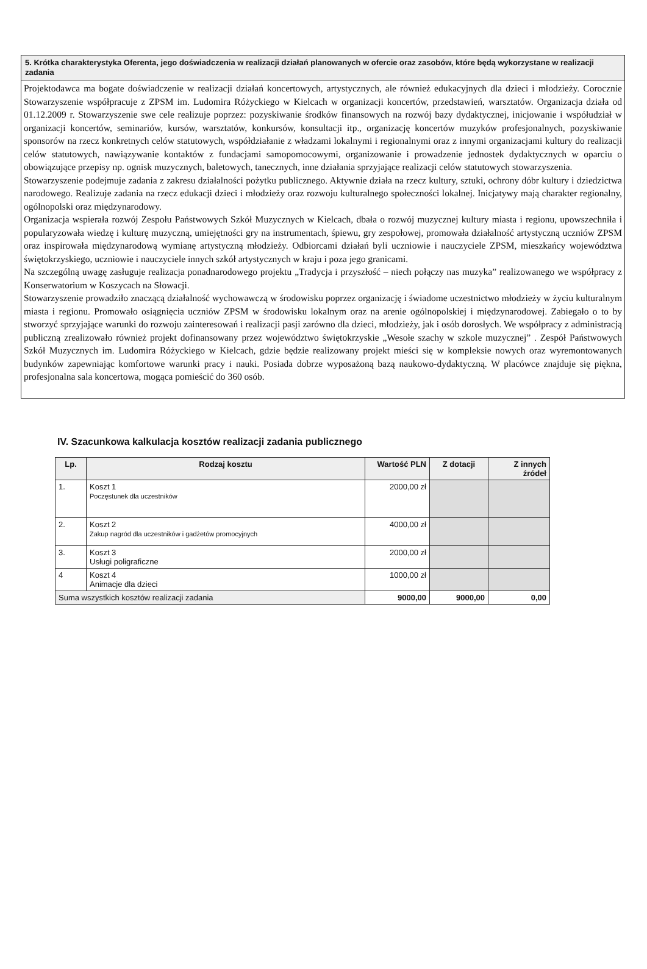5. Krótka charakterystyka Oferenta, jego doświadczenia w realizacji działań planowanych w ofercie oraz zasobów, które będą wykorzystane w realizacji zadania
Projektodawca ma bogate doświadczenie w realizacji działań koncertowych, artystycznych, ale również edukacyjnych dla dzieci i młodzieży. Corocznie Stowarzyszenie współpracuje z ZPSM im. Ludomira Różyckiego w Kielcach w organizacji koncertów, przedstawień, warsztatów. Organizacja działa od 01.12.2009 r. Stowarzyszenie swe cele realizuje poprzez: pozyskiwanie środków finansowych na rozwój bazy dydaktycznej, inicjowanie i współudział w organizacji koncertów, seminariów, kursów, warsztatów, konkursów, konsultacji itp., organizację koncertów muzyków profesjonalnych, pozyskiwanie sponsorów na rzecz konkretnych celów statutowych, współdziałanie z władzami lokalnymi i regionalnymi oraz z innymi organizacjami kultury do realizacji celów statutowych, nawiązywanie kontaktów z fundacjami samopomocowymi, organizowanie i prowadzenie jednostek dydaktycznych w oparciu o obowiązujące przepisy np. ognisk muzycznych, baletowych, tanecznych, inne działania sprzyjające realizacji celów statutowych stowarzyszenia.
Stowarzyszenie podejmuje zadania z zakresu działalności pożytku publicznego. Aktywnie działa na rzecz kultury, sztuki, ochrony dóbr kultury i dziedzictwa narodowego. Realizuje zadania na rzecz edukacji dzieci i młodzieży oraz rozwoju kulturalnego społeczności lokalnej. Inicjatywy mają charakter regionalny, ogólnopolski oraz międzynarodowy.
Organizacja wspierała rozwój Zespołu Państwowych Szkół Muzycznych w Kielcach, dbała o rozwój muzycznej kultury miasta i regionu, upowszechniła i popularyzowała wiedzę i kulturę muzyczną, umiejętności gry na instrumentach, śpiewu, gry zespołowej, promowała działalność artystyczną uczniów ZPSM oraz inspirowała międzynarodową wymianę artystyczną młodzieży. Odbiorcami działań byli uczniowie i nauczyciele ZPSM, mieszkańcy województwa świętokrzyskiego, uczniowie i nauczyciele innych szkół artystycznych w kraju i poza jego granicami.
Na szczególną uwagę zasługuje realizacja ponadnarodowego projektu „Tradycja i przyszłość – niech połączy nas muzyka” realizowanego we współpracy z Konserwatorium w Koszycach na Słowacji.
Stowarzyszenie prowadziło znaczącą działalność wychowawczą w środowisku poprzez organizację i świadome uczestnictwo młodzieży w życiu kulturalnym miasta i regionu. Promowało osiągnięcia uczniów ZPSM w środowisku lokalnym oraz na arenie ogólnopolskiej i międzynarodowej. Zabiegało o to by stworzyć sprzyjające warunki do rozwoju zainteresowań i realizacji pasji zarówno dla dzieci, młodzieży, jak i osób dorosłych. We współpracy z administracją publiczną zrealizowało również projekt dofinansowany przez województwo świętokrzyskie „Wesołe szachy w szkole muzycznej” . Zespół Państwowych Szkół Muzycznych im. Ludomira Różyckiego w Kielcach, gdzie będzie realizowany projekt mieści się w kompleksie nowych oraz wyremontowanych budynków zapewniając komfortowe warunki pracy i nauki. Posiada dobrze wyposażoną bazą naukowo-dydaktyczną. W placówce znajduje się piękna, profesjonalna sala koncertowa, mogąca pomieścić do 360 osób.
IV. Szacunkowa kalkulacja kosztów realizacji zadania publicznego
| Lp. | Rodzaj kosztu | Wartość PLN | Z dotacji | Z innych źródeł |
| --- | --- | --- | --- | --- |
| 1. | Koszt 1 Poczęstunek dla uczestników | 2000,00 zł | | |
| 2. | Koszt 2 Zakup nagród dla uczestników i gadżetów promocyjnych | 4000,00 zł | | |
| 3. | Koszt 3 Usługi poligraficzne | 2000,00 zł | | |
| 4 | Koszt 4 Animacje dla dzieci | 1000,00 zł | | |
| Suma wszystkich kosztów realizacji zadania | | 9000,00 | 9000,00 | 0,00 |